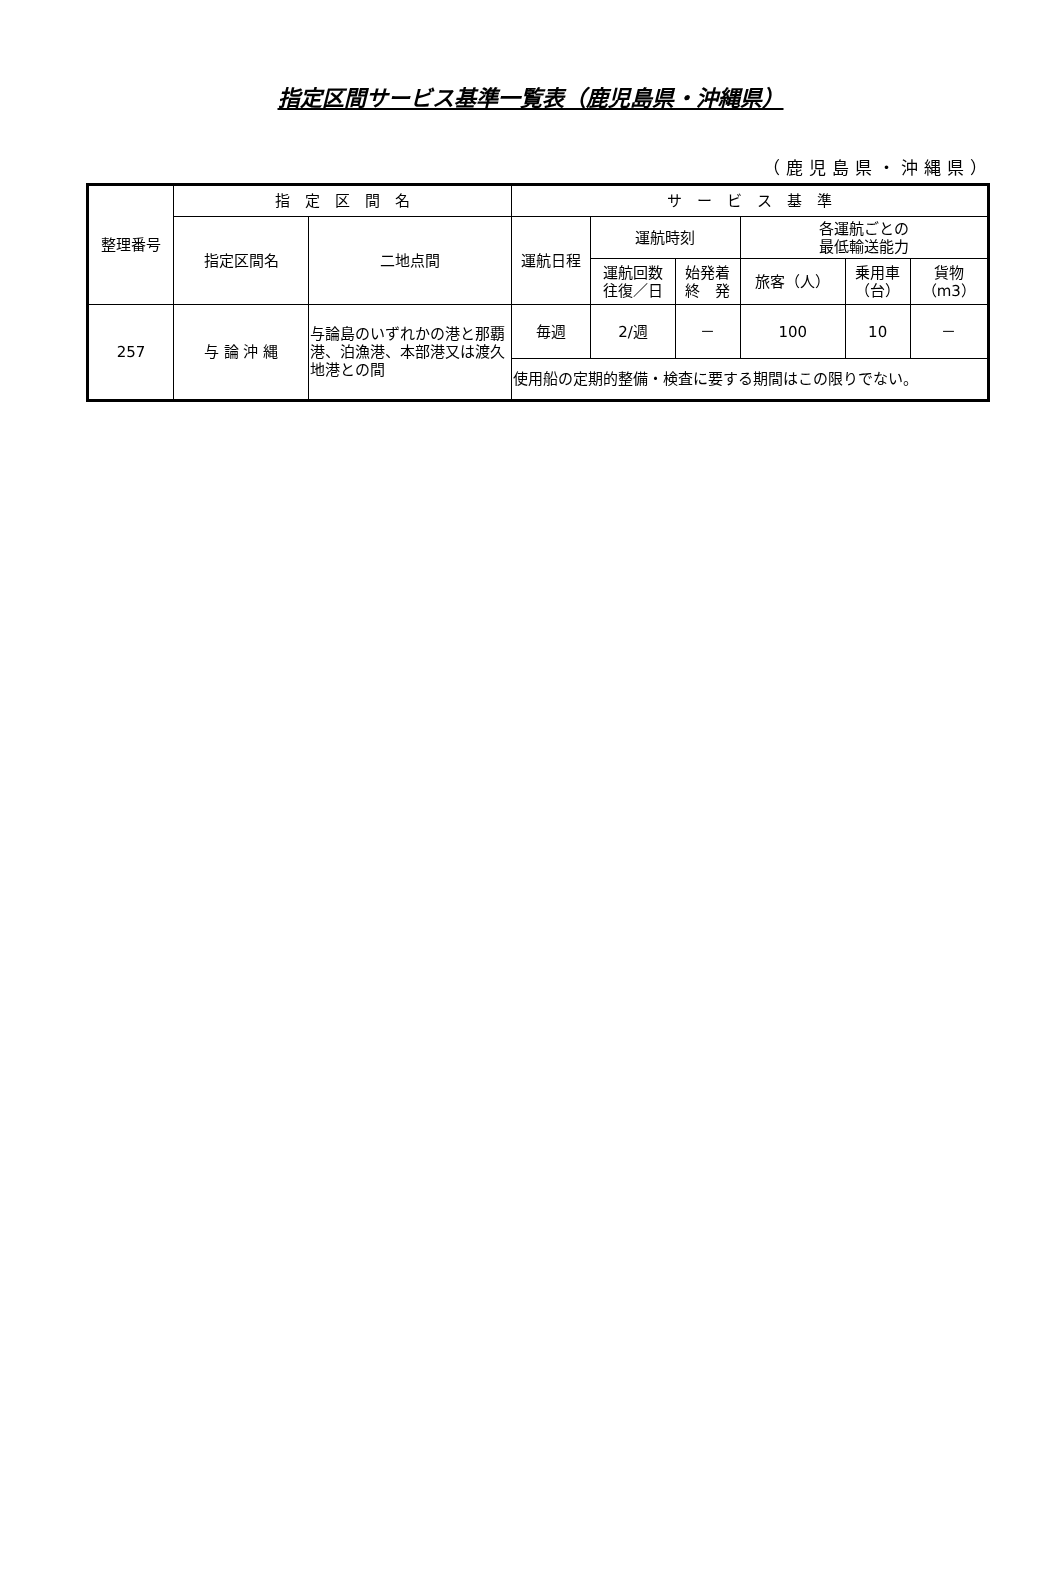指定区間サービス基準一覧表（鹿児島県・沖縄県）
（鹿児島県・沖縄県）
| 整理番号 | 指 定 区 間 名 | | サ ー ビ ス 基 準 | | | | | |
| --- | --- | --- | --- | --- | --- | --- | --- | --- |
| | 指定区間名 | 二地点間 | 運航日程 | 運航時刻 | | 各運航ごとの 最低輸送能力 | | |
| | | | | 運航回数 往復／日 | 始発着 終 発 | 旅客（人） | 乗用車 （台） | 貨物 （m3） |
| 257 | 与 論 沖 縄 | 与論島のいずれかの港と那覇港、泊漁港、本部港又は渡久地港との間 | 毎週 | 2/週 | － | 100 | 10 | － |
| | | | 使用船の定期的整備・検査に要する期間はこの限りでない。 | | | | | |